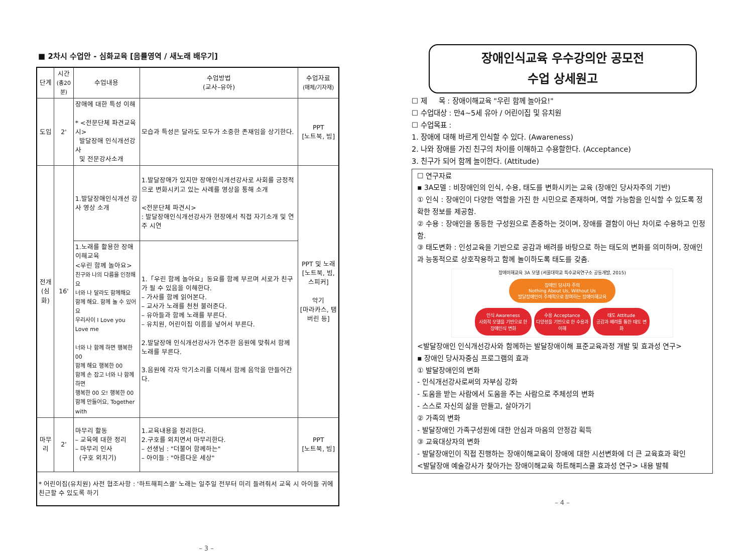■ 2차시 수업안 - 심화교육 [음률영역 / 새노래 배우기]
| 단계 | 시간 (총20분) | 수업내용 | 수업방법 (교사–유아) | 수업자료 (매체/기자재) |
| --- | --- | --- | --- | --- |
| 도입 | 2' | 장애에 대한 특성 이해 * <전문단체 파견교육시> 발달장애 인식개선강사 및 전문강사소개 | 모습과 특성은 달라도 모두가 소중한 존재임을 상기한다. | PPT [노트북, 빔] |
| 전개 (심화) | 16' | 1.발달장애인식개선 강사 영상 소개 | 1.발달장애가 있지만 장애인식개선강사로 사회를 긍정적으로 변화시키고 있는 사례를 영상을 통해 소개 <전문단체 파견시> : 발달장애인식개선강사가 현장에서 직접 자기소개 및 연주 시연 | PPT 및 노래 [노트북, 빔, 스피커] 악기 [마라카스, 탬버린 등] |
| | | 1.노래를 활용한 장애이해교육 <우린 함께 놀아요> 친구와 나의 다름을 인정해요 너와 나 달라도 함께해요 함께 해요. 함께 놀 수 있어요 우리사이 I Love you Love me 너와 나 함께 하면 행복한00 함께 해요 행복한 00 함께 손 잡고 너와 나 함께 하면 행복한 00 오! 행복한 00 함께 만들어요, Together with | 1.「우린 함께 놀아요」동요를 함께 부르며 서로가 친구가 될 수 있음을 이해한다. – 가사를 함께 읽어본다. – 교사가 노래를 천천 불러준다. – 유아들과 함께 노래를 부른다. – 유치원, 어린이집 이름을 넣어서 부른다. 2.발달장애 인식개선강사가 연주한 음원에 맞춰서 함께 노래를 부른다. 3.음원에 각자 악기소리를 더해서 함께 음악을 만들어간다. | |
| 마무리 | 2' | 마무리 활동 – 교육에 대한 정리 – 마무리 인사 (구호 외치기) | 1.교육내용을 정리한다. 2.구호를 외치면서 마무리한다. – 선생님 : "더불어 함께하는" – 아이들 : "아름다운 세상" | PPT [노트북, 빔] |
| * 어린이집(유치원) 사전 협조사항 : '하트해피스쿨' 노래는 일주일 전부터 미리 들려줘서 교육 시 아이들 귀에 친근할 수 있도록 하기 | | | | |
– 3 –
장애인식교육 우수강의안 공모전
수업 상세원고
☐ 제 목 : 장애이해교육 "우린 함께 놀아요!"
☐ 수업대상 : 만4~5세 유아 / 어린이집 및 유치원
☐ 수업목표 :
1. 장애에 대해 바르게 인식할 수 있다. (Awareness)
2. 나와 장애를 가진 친구의 차이를 이해하고 수용할한다. (Acceptance)
3. 친구가 되어 함께 놀이한다. (Attitude)
☐ 연구자료
▪ 3A모델 : 비장애인의 인식, 수용, 태도를 변화시키는 교육 (장애인 당사자주의 기반)
① 인식 : 장애인이 다양한 역할을 가진 한 시민으로 존재하며, 역할 가능함을 인식할 수 있도록 정확한 정보를 제공함.
② 수용 : 장애인을 동등한 구성원으로 존중하는 것이며, 장애를 결함이 아닌 차이로 수용하고 인정함.
③ 태도변화 : 인성교육을 기반으로 공감과 배려를 바탕으로 하는 태도의 변화를 의미하며, 장애인과 능동적으로 상호작용하고 함께 놀이하도록 태도를 갖춤.
장애이해교육 3A 모델 (서울대학교 특수교육연구소 공동개발, 2015)
장애인 당사자 주의
Nothing About Us, Without Us
발달장애인이 주체적으로 참여하는 장애이해교육
인식 Awareness
사회적 모델을 기반으로 한 장애인식 변화 수용 Acceptance
다양성을 기반으로 한 수용과 이해 태도 Attitude
공감과 배려를 통한 태도 변화
<발달장애인 인식개선강사와 함께하는 발달장애이해 표준교육과정 개발 및 효과성 연구>
▪ 장애인 당사자중심 프로그램의 효과
① 발달장애인의 변화
- 인식개선강사로써의 자부심 강화
- 도움을 받는 사람에서 도움을 주는 사람으로 주체성의 변화
- 스스로 자신의 삶을 만들고, 살아가기
② 가족의 변화
- 발달장애인 가족구성원에 대한 안심과 마음의 안정감 획득
③ 교육대상자의 변화
- 발달장애인이 직접 진행하는 장애이해교육이 장애에 대한 시선변화에 더 큰 교육효과 확인
<발달장애 예술강사가 찾아가는 장애이해교육 하트해피스쿨 효과성 연구> 내용 발췌
– 4 –